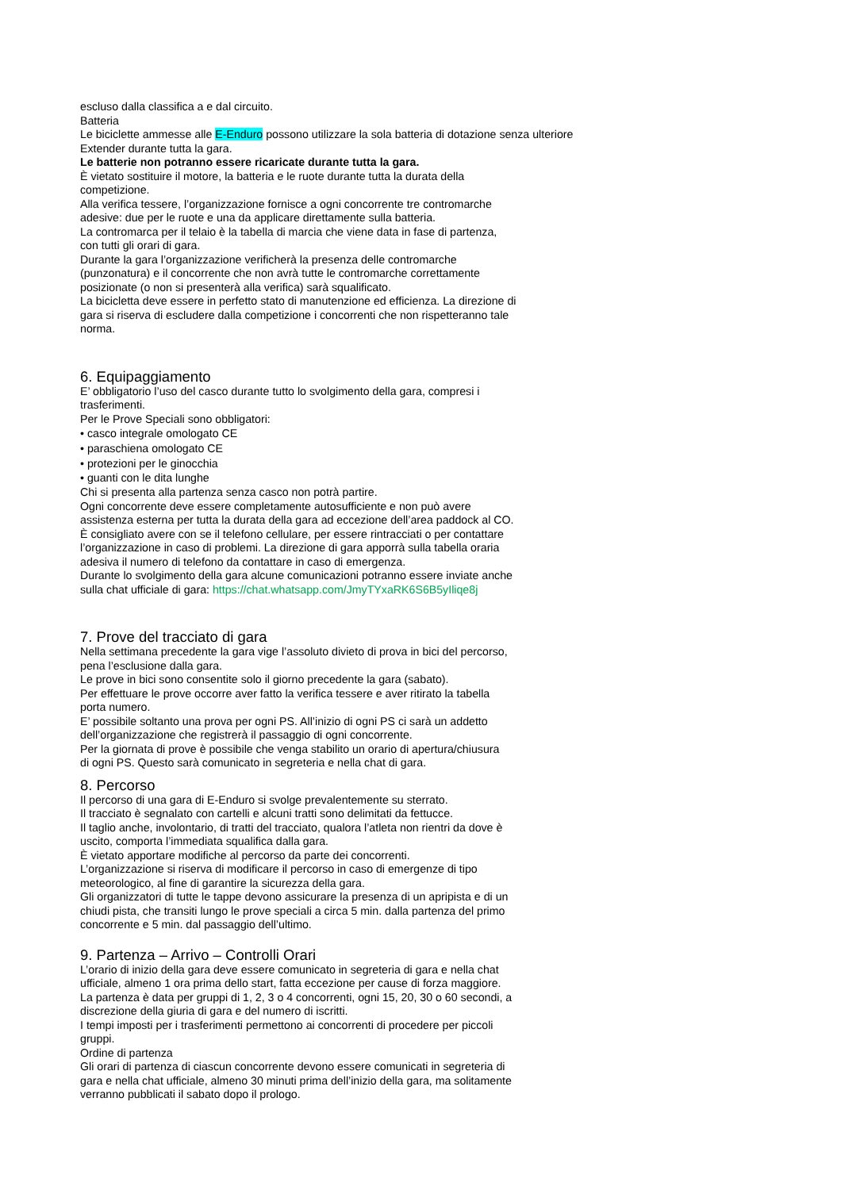escluso dalla classifica a e dal circuito.
Batteria
Le biciclette ammesse alle E-Enduro possono utilizzare la sola batteria di dotazione senza ulteriore
Extender durante tutta la gara.
Le batterie non potranno essere ricaricate durante tutta la gara.
È vietato sostituire il motore, la batteria e le ruote durante tutta la durata della
competizione.
Alla verifica tessere, l’organizzazione fornisce a ogni concorrente tre contromarche
adesive: due per le ruote e una da applicare direttamente sulla batteria.
La contromarca per il telaio è la tabella di marcia che viene data in fase di partenza,
con tutti gli orari di gara.
Durante la gara l’organizzazione verificherà la presenza delle contromarche
(punzonatura) e il concorrente che non avrà tutte le contromarche correttamente
posizionate (o non si presenterà alla verifica) sarà squalificato.
La bicicletta deve essere in perfetto stato di manutenzione ed efficienza. La direzione di
gara si riserva di escludere dalla competizione i concorrenti che non rispetteranno tale
norma.
6. Equipaggiamento
E’ obbligatorio l’uso del casco durante tutto lo svolgimento della gara, compresi i
trasferimenti.
Per le Prove Speciali sono obbligatori:
• casco integrale omologato CE
• paraschiena omologato CE
• protezioni per le ginocchia
• guanti con le dita lunghe
Chi si presenta alla partenza senza casco non potrà partire.
Ogni concorrente deve essere completamente autosufficiente e non può avere
assistenza esterna per tutta la durata della gara ad eccezione dell’area paddock al CO.
È consigliato avere con se il telefono cellulare, per essere rintracciati o per contattare
l’organizzazione in caso di problemi. La direzione di gara apporrà sulla tabella oraria
adesiva il numero di telefono da contattare in caso di emergenza.
Durante lo svolgimento della gara alcune comunicazioni potranno essere inviate anche
sulla chat ufficiale di gara: https://chat.whatsapp.com/JmyTYxaRK6S6B5yIliqe8j
7. Prove del tracciato di gara
Nella settimana precedente la gara vige l’assoluto divieto di prova in bici del percorso,
pena l’esclusione dalla gara.
Le prove in bici sono consentite solo il giorno precedente la gara (sabato).
Per effettuare le prove occorre aver fatto la verifica tessere e aver ritirato la tabella
porta numero.
E’ possibile soltanto una prova per ogni PS. All’inizio di ogni PS ci sarà un addetto
dell’organizzazione che registrerà il passaggio di ogni concorrente.
Per la giornata di prove è possibile che venga stabilito un orario di apertura/chiusura
di ogni PS. Questo sarà comunicato in segreteria e nella chat di gara.
8. Percorso
Il percorso di una gara di E-Enduro si svolge prevalentemente su sterrato.
Il tracciato è segnalato con cartelli e alcuni tratti sono delimitati da fettucce.
Il taglio anche, involontario, di tratti del tracciato, qualora l’atleta non rientri da dove è
uscito, comporta l’immediata squalifica dalla gara.
È vietato apportare modifiche al percorso da parte dei concorrenti.
L’organizzazione si riserva di modificare il percorso in caso di emergenze di tipo
meteorologico, al fine di garantire la sicurezza della gara.
Gli organizzatori di tutte le tappe devono assicurare la presenza di un apripista e di un
chiudi pista, che transiti lungo le prove speciali a circa 5 min. dalla partenza del primo
concorrente e 5 min. dal passaggio dell’ultimo.
9. Partenza – Arrivo – Controlli Orari
L’orario di inizio della gara deve essere comunicato in segreteria di gara e nella chat
ufficiale, almeno 1 ora prima dello start, fatta eccezione per cause di forza maggiore.
La partenza è data per gruppi di 1, 2, 3 o 4 concorrenti, ogni 15, 20, 30 o 60 secondi, a
discrezione della giuria di gara e del numero di iscritti.
I tempi imposti per i trasferimenti permettono ai concorrenti di procedere per piccoli
gruppi.
Ordine di partenza
Gli orari di partenza di ciascun concorrente devono essere comunicati in segreteria di
gara e nella chat ufficiale, almeno 30 minuti prima dell’inizio della gara, ma solitamente
verranno pubblicati il sabato dopo il prologo.